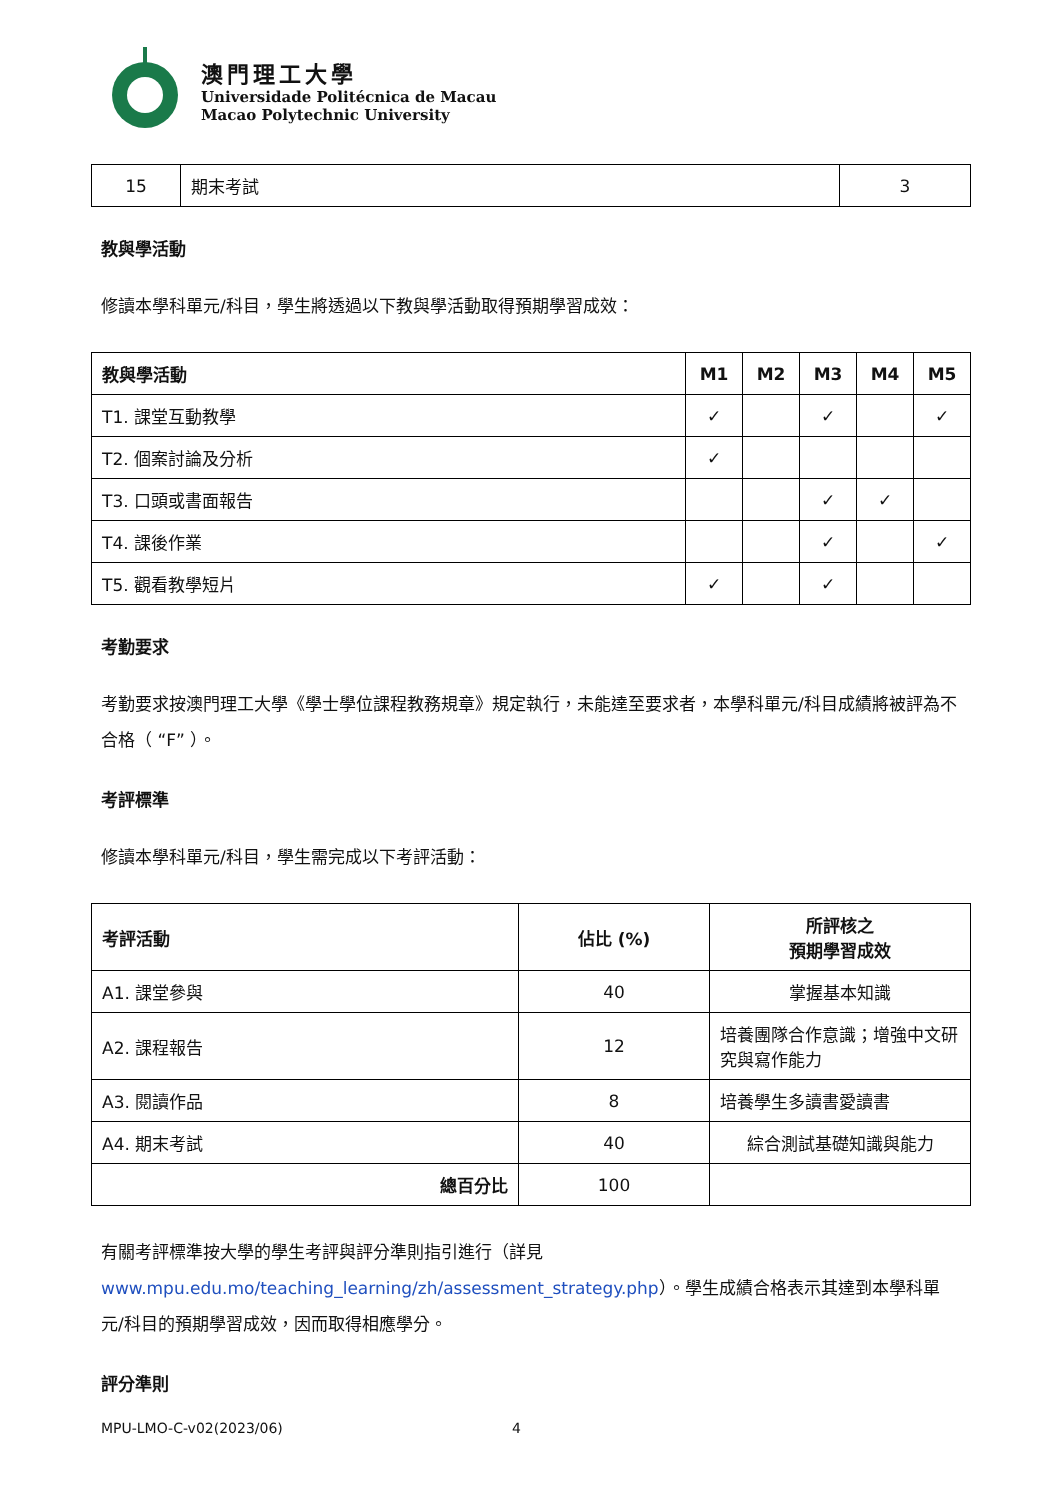澳門理工大學
Universidade Politécnica de Macau
Macao Polytechnic University
| 15 | 期末考試 | 3 |
教與學活動
修讀本學科單元/科目，學生將透過以下教與學活動取得預期學習成效：
| 教與學活動 | M1 | M2 | M3 | M4 | M5 |
| --- | --- | --- | --- | --- | --- |
| T1. 課堂互動教學 | ✓ | | ✓ | | ✓ |
| T2. 個案討論及分析 | ✓ | | | | |
| T3. 口頭或書面報告 | | | ✓ | ✓ | |
| T4. 課後作業 | | | ✓ | | ✓ |
| T5. 觀看教學短片 | ✓ | | ✓ | | |
考勤要求
考勤要求按澳門理工大學《學士學位課程教務規章》規定執行，未能達至要求者，本學科單元/科目成績將被評為不合格（ “F” ）。
考評標準
修讀本學科單元/科目，學生需完成以下考評活動：
| 考評活動 | 佔比 (%) | 所評核之 預期學習成效 |
| --- | --- | --- |
| A1. 課堂參與 | 40 | 掌握基本知識 |
| A2. 課程報告 | 12 | 培養團隊合作意識；增強中文研究與寫作能力 |
| A3. 閱讀作品 | 8 | 培養學生多讀書愛讀書 |
| A4. 期末考試 | 40 | 綜合測試基礎知識與能力 |
| 總百分比 | 100 | |
有關考評標準按大學的學生考評與評分準則指引進行（詳見 www.mpu.edu.mo/teaching_learning/zh/assessment_strategy.php）。學生成績合格表示其達到本學科單元/科目的預期學習成效，因而取得相應學分。
評分準則
MPU-LMO-C-v02(2023/06) 4